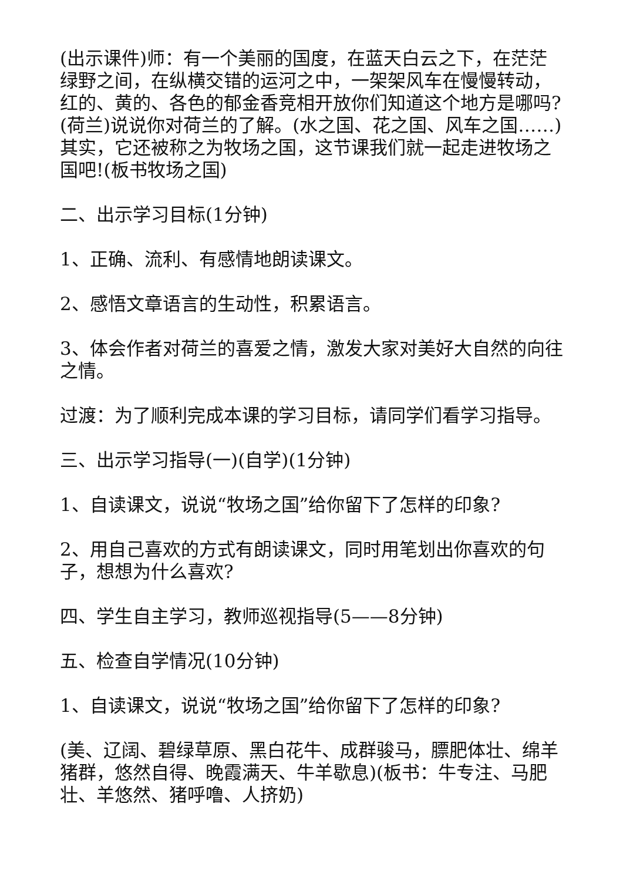(出示课件)师：有一个美丽的国度，在蓝天白云之下，在茫茫绿野之间，在纵横交错的运河之中，一架架风车在慢慢转动，红的、黄的、各色的郁金香竞相开放你们知道这个地方是哪吗?(荷兰)说说你对荷兰的了解。(水之国、花之国、风车之国……)其实，它还被称之为牧场之国，这节课我们就一起走进牧场之国吧!(板书牧场之国)
二、出示学习目标(1分钟)
1、正确、流利、有感情地朗读课文。
2、感悟文章语言的生动性，积累语言。
3、体会作者对荷兰的喜爱之情，激发大家对美好大自然的向往之情。
过渡：为了顺利完成本课的学习目标，请同学们看学习指导。
三、出示学习指导(一)(自学)(1分钟)
1、自读课文，说说“牧场之国”给你留下了怎样的印象?
2、用自己喜欢的方式有朗读课文，同时用笔划出你喜欢的句子，想想为什么喜欢?
四、学生自主学习，教师巡视指导(5——8分钟)
五、检查自学情况(10分钟)
1、自读课文，说说“牧场之国”给你留下了怎样的印象?
(美、辽阔、碧绿草原、黑白花牛、成群骏马，膘肥体壮、绵羊猪群，悠然自得、晚霞满天、牛羊歇息)(板书：牛专注、马肥壮、羊悠然、猪呼噜、人挤奶)